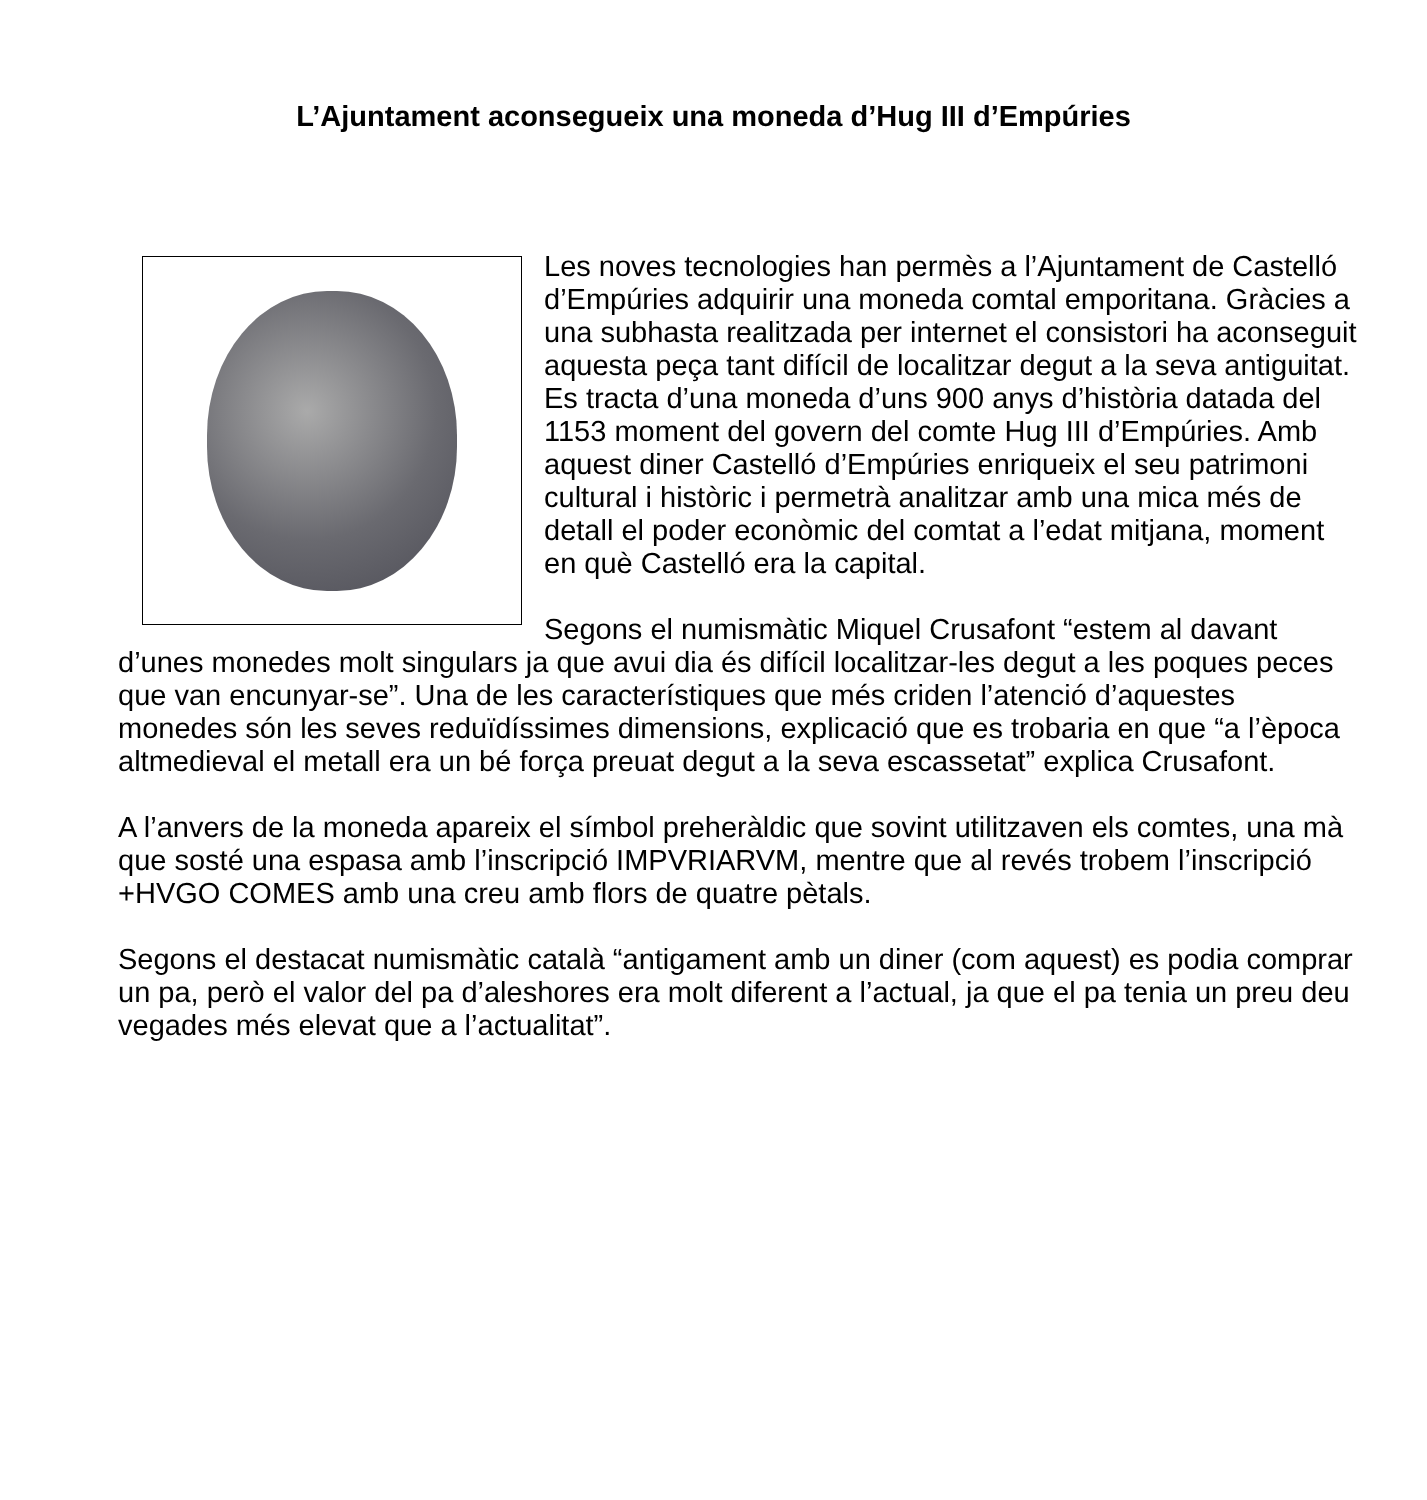L’Ajuntament aconsegueix una moneda d’Hug III d’Empúries
Les noves tecnologies han permès a l’Ajuntament de Castelló d’Empúries adquirir una moneda comtal emporitana. Gràcies a una subhasta realitzada per internet el consistori ha aconseguit aquesta peça tant difícil de localitzar degut a la seva antiguitat. Es tracta d’una moneda d’uns 900 anys d’història datada del 1153 moment del govern del comte Hug III d’Empúries. Amb aquest diner Castelló d’Empúries enriqueix el seu patrimoni cultural i històric i permetrà analitzar amb una mica més de detall el poder econòmic del comtat a l’edat mitjana, moment en què Castelló era la capital.
Segons el numismàtic Miquel Crusafont “estem al davant d’unes monedes molt singulars ja que avui dia és difícil localitzar-les degut a les poques peces que van encunyar-se”. Una de les característiques que més criden l’atenció d’aquestes monedes són les seves reduïdíssimes dimensions, explicació que es trobaria en que “a l’època altmedieval el metall era un bé força preuat degut a la seva escassetat” explica Crusafont.
A l’anvers de la moneda apareix el símbol preheràldic que sovint utilitzaven els comtes, una mà que sosté una espasa amb l’inscripció IMPVRIARVM, mentre que al revés trobem l’inscripció +HVGO COMES amb una creu amb flors de quatre pètals.
Segons el destacat numismàtic català “antigament amb un diner (com aquest) es podia comprar un pa, però el valor del pa d’aleshores era molt diferent a l’actual, ja que el pa tenia un preu deu vegades més elevat que a l’actualitat”.